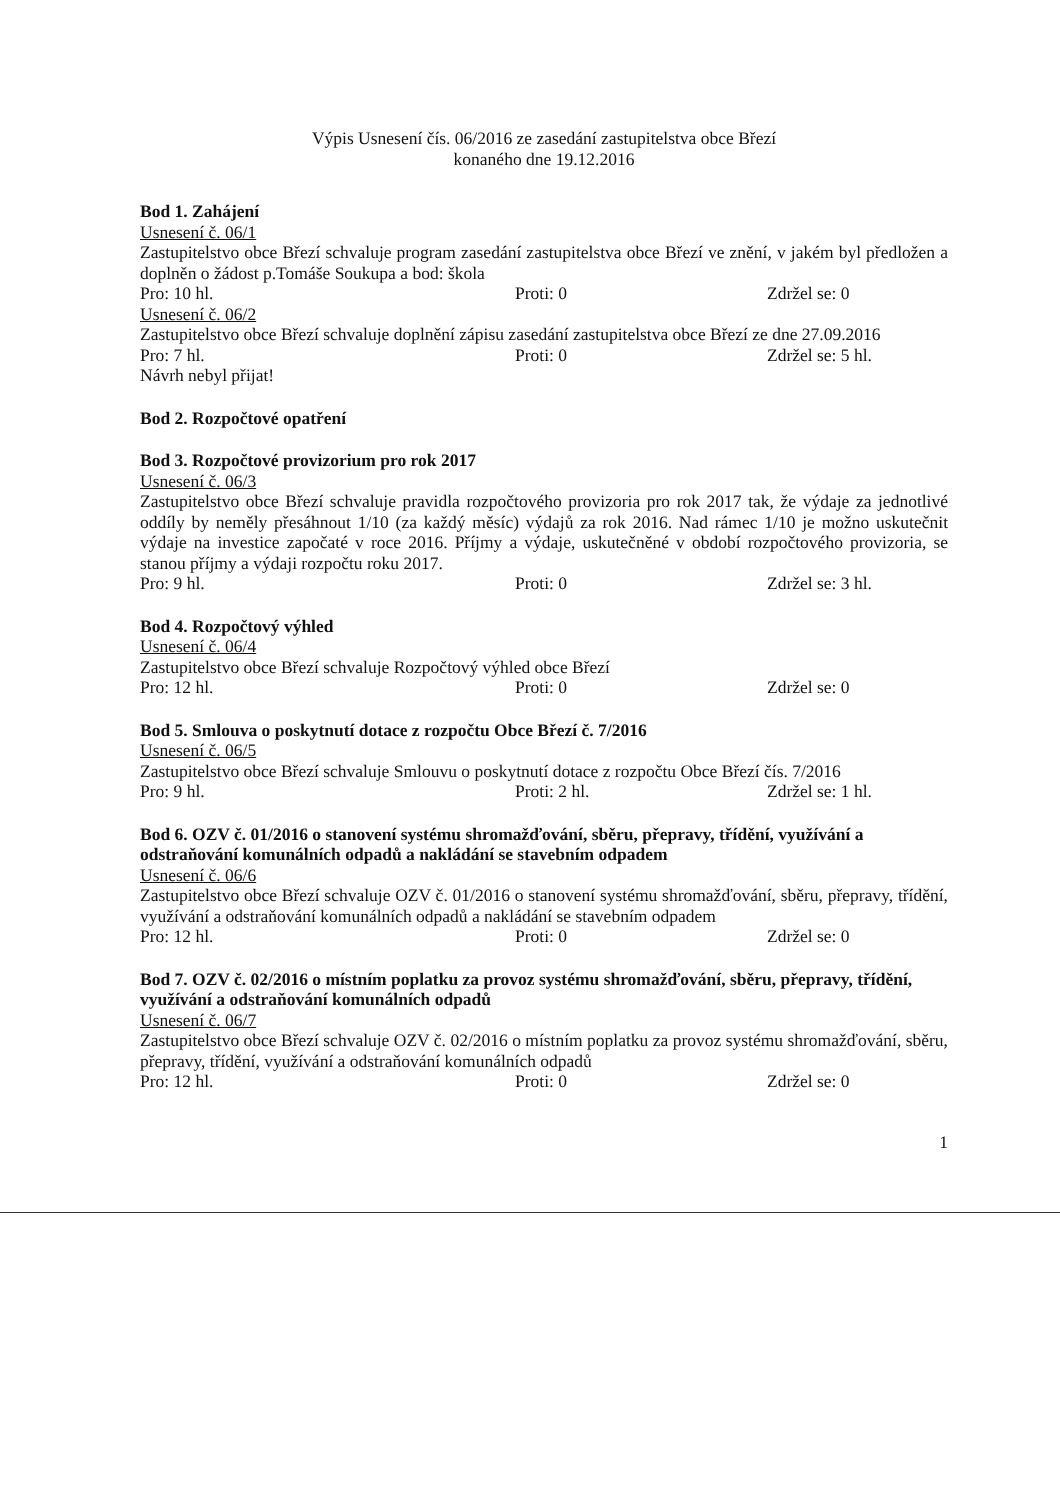Výpis Usnesení čís. 06/2016 ze zasedání zastupitelstva obce Březí
konaného dne 19.12.2016
Bod 1. Zahájení
Usnesení č. 06/1
Zastupitelstvo obce Březí schvaluje program zasedání zastupitelstva obce Březí ve znění, v jakém byl předložen a doplněn o žádost p.Tomáše Soukupa a bod: škola
Pro: 10 hl. Proti: 0 Zdržel se: 0
Usnesení č. 06/2
Zastupitelstvo obce Březí schvaluje doplnění zápisu zasedání zastupitelstva obce Březí ze dne 27.09.2016
Pro: 7 hl. Proti: 0 Zdržel se: 5 hl.
Návrh nebyl přijat!
Bod 2. Rozpočtové opatření
Bod 3. Rozpočtové provizorium pro rok 2017
Usnesení č. 06/3
Zastupitelstvo obce Březí schvaluje pravidla rozpočtového provizoria pro rok 2017 tak, že výdaje za jednotlivé oddíly by neměly přesáhnout 1/10 (za každý měsíc) výdajů za rok 2016. Nad rámec 1/10 je možno uskutečnit výdaje na investice započaté v roce 2016. Příjmy a výdaje, uskutečněné v období rozpočtového provizoria, se stanou příjmy a výdaji rozpočtu roku 2017.
Pro: 9 hl. Proti: 0 Zdržel se: 3 hl.
Bod 4. Rozpočtový výhled
Usnesení č. 06/4
Zastupitelstvo obce Březí schvaluje Rozpočtový výhled obce Březí
Pro: 12 hl. Proti: 0 Zdržel se: 0
Bod 5. Smlouva o poskytnutí dotace z rozpočtu Obce Březí č. 7/2016
Usnesení č. 06/5
Zastupitelstvo obce Březí schvaluje Smlouvu o poskytnutí dotace z rozpočtu Obce Březí čís. 7/2016
Pro: 9 hl. Proti: 2 hl. Zdržel se: 1 hl.
Bod 6. OZV č. 01/2016 o stanovení systému shromažďování, sběru, přepravy, třídění, využívání a odstraňování komunálních odpadů a nakládání se stavebním odpadem
Usnesení č. 06/6
Zastupitelstvo obce Březí schvaluje OZV č. 01/2016 o stanovení systému shromažďování, sběru, přepravy, třídění, využívání a odstraňování komunálních odpadů a nakládání se stavebním odpadem
Pro: 12 hl. Proti: 0 Zdržel se: 0
Bod 7. OZV č. 02/2016 o místním poplatku za provoz systému shromažďování, sběru, přepravy, třídění, využívání a odstraňování komunálních odpadů
Usnesení č. 06/7
Zastupitelstvo obce Březí schvaluje OZV č. 02/2016 o místním poplatku za provoz systému shromažďování, sběru, přepravy, třídění, využívání a odstraňování komunálních odpadů
Pro: 12 hl. Proti: 0 Zdržel se: 0
1